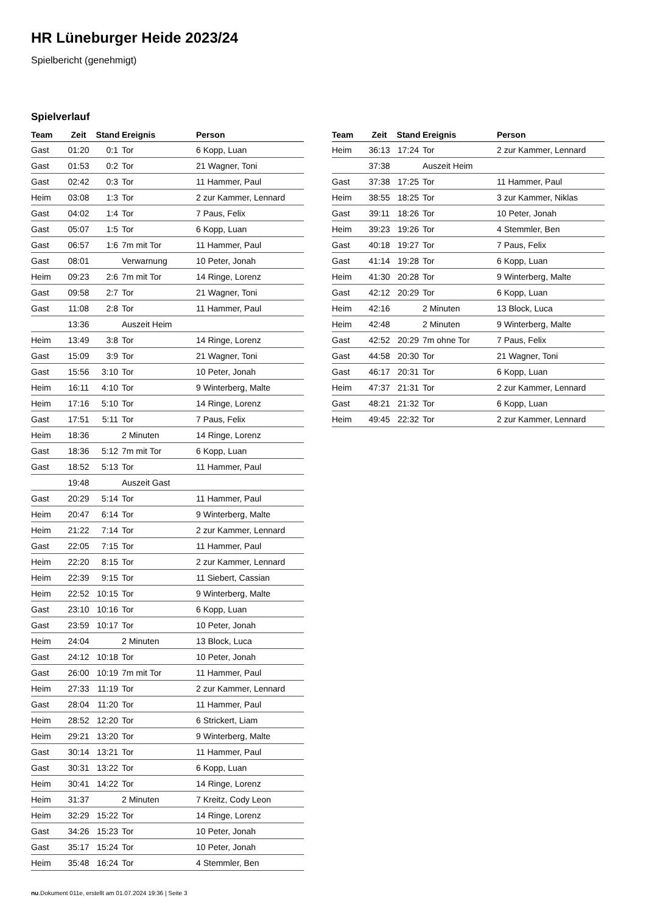HR Lüneburger Heide 2023/24
Spielbericht (genehmigt)
Spielverlauf
| Team | Zeit | Stand | Ereignis | Person |
| --- | --- | --- | --- | --- |
| Gast | 01:20 | 0:1 | Tor | 6 Kopp, Luan |
| Gast | 01:53 | 0:2 | Tor | 21 Wagner, Toni |
| Gast | 02:42 | 0:3 | Tor | 11 Hammer, Paul |
| Heim | 03:08 | 1:3 | Tor | 2 zur Kammer, Lennard |
| Gast | 04:02 | 1:4 | Tor | 7 Paus, Felix |
| Gast | 05:07 | 1:5 | Tor | 6 Kopp, Luan |
| Gast | 06:57 | 1:6 | 7m mit Tor | 11 Hammer, Paul |
| Gast | 08:01 | | Verwarnung | 10 Peter, Jonah |
| Heim | 09:23 | 2:6 | 7m mit Tor | 14 Ringe, Lorenz |
| Gast | 09:58 | 2:7 | Tor | 21 Wagner, Toni |
| Gast | 11:08 | 2:8 | Tor | 11 Hammer, Paul |
| | 13:36 | | Auszeit Heim | |
| Heim | 13:49 | 3:8 | Tor | 14 Ringe, Lorenz |
| Gast | 15:09 | 3:9 | Tor | 21 Wagner, Toni |
| Gast | 15:56 | 3:10 | Tor | 10 Peter, Jonah |
| Heim | 16:11 | 4:10 | Tor | 9 Winterberg, Malte |
| Heim | 17:16 | 5:10 | Tor | 14 Ringe, Lorenz |
| Gast | 17:51 | 5:11 | Tor | 7 Paus, Felix |
| Heim | 18:36 | | 2 Minuten | 14 Ringe, Lorenz |
| Gast | 18:36 | 5:12 | 7m mit Tor | 6 Kopp, Luan |
| Gast | 18:52 | 5:13 | Tor | 11 Hammer, Paul |
| | 19:48 | | Auszeit Gast | |
| Gast | 20:29 | 5:14 | Tor | 11 Hammer, Paul |
| Heim | 20:47 | 6:14 | Tor | 9 Winterberg, Malte |
| Heim | 21:22 | 7:14 | Tor | 2 zur Kammer, Lennard |
| Gast | 22:05 | 7:15 | Tor | 11 Hammer, Paul |
| Heim | 22:20 | 8:15 | Tor | 2 zur Kammer, Lennard |
| Heim | 22:39 | 9:15 | Tor | 11 Siebert, Cassian |
| Heim | 22:52 | 10:15 | Tor | 9 Winterberg, Malte |
| Gast | 23:10 | 10:16 | Tor | 6 Kopp, Luan |
| Gast | 23:59 | 10:17 | Tor | 10 Peter, Jonah |
| Heim | 24:04 | | 2 Minuten | 13 Block, Luca |
| Gast | 24:12 | 10:18 | Tor | 10 Peter, Jonah |
| Gast | 26:00 | 10:19 | 7m mit Tor | 11 Hammer, Paul |
| Heim | 27:33 | 11:19 | Tor | 2 zur Kammer, Lennard |
| Gast | 28:04 | 11:20 | Tor | 11 Hammer, Paul |
| Heim | 28:52 | 12:20 | Tor | 6 Strickert, Liam |
| Heim | 29:21 | 13:20 | Tor | 9 Winterberg, Malte |
| Gast | 30:14 | 13:21 | Tor | 11 Hammer, Paul |
| Gast | 30:31 | 13:22 | Tor | 6 Kopp, Luan |
| Heim | 30:41 | 14:22 | Tor | 14 Ringe, Lorenz |
| Heim | 31:37 | | 2 Minuten | 7 Kreitz, Cody Leon |
| Heim | 32:29 | 15:22 | Tor | 14 Ringe, Lorenz |
| Gast | 34:26 | 15:23 | Tor | 10 Peter, Jonah |
| Gast | 35:17 | 15:24 | Tor | 10 Peter, Jonah |
| Heim | 35:48 | 16:24 | Tor | 4 Stemmler, Ben |
| Team | Zeit | Stand | Ereignis | Person |
| --- | --- | --- | --- | --- |
| Heim | 36:13 | 17:24 | Tor | 2 zur Kammer, Lennard |
| | 37:38 | | Auszeit Heim | |
| Gast | 37:38 | 17:25 | Tor | 11 Hammer, Paul |
| Heim | 38:55 | 18:25 | Tor | 3 zur Kammer, Niklas |
| Gast | 39:11 | 18:26 | Tor | 10 Peter, Jonah |
| Heim | 39:23 | 19:26 | Tor | 4 Stemmler, Ben |
| Gast | 40:18 | 19:27 | Tor | 7 Paus, Felix |
| Gast | 41:14 | 19:28 | Tor | 6 Kopp, Luan |
| Heim | 41:30 | 20:28 | Tor | 9 Winterberg, Malte |
| Gast | 42:12 | 20:29 | Tor | 6 Kopp, Luan |
| Heim | 42:16 | | 2 Minuten | 13 Block, Luca |
| Heim | 42:48 | | 2 Minuten | 9 Winterberg, Malte |
| Gast | 42:52 | 20:29 | 7m ohne Tor | 7 Paus, Felix |
| Gast | 44:58 | 20:30 | Tor | 21 Wagner, Toni |
| Gast | 46:17 | 20:31 | Tor | 6 Kopp, Luan |
| Heim | 47:37 | 21:31 | Tor | 2 zur Kammer, Lennard |
| Gast | 48:21 | 21:32 | Tor | 6 Kopp, Luan |
| Heim | 49:45 | 22:32 | Tor | 2 zur Kammer, Lennard |
nu.Dokument 011e, erstellt am 01.07.2024 19:36 | Seite 3